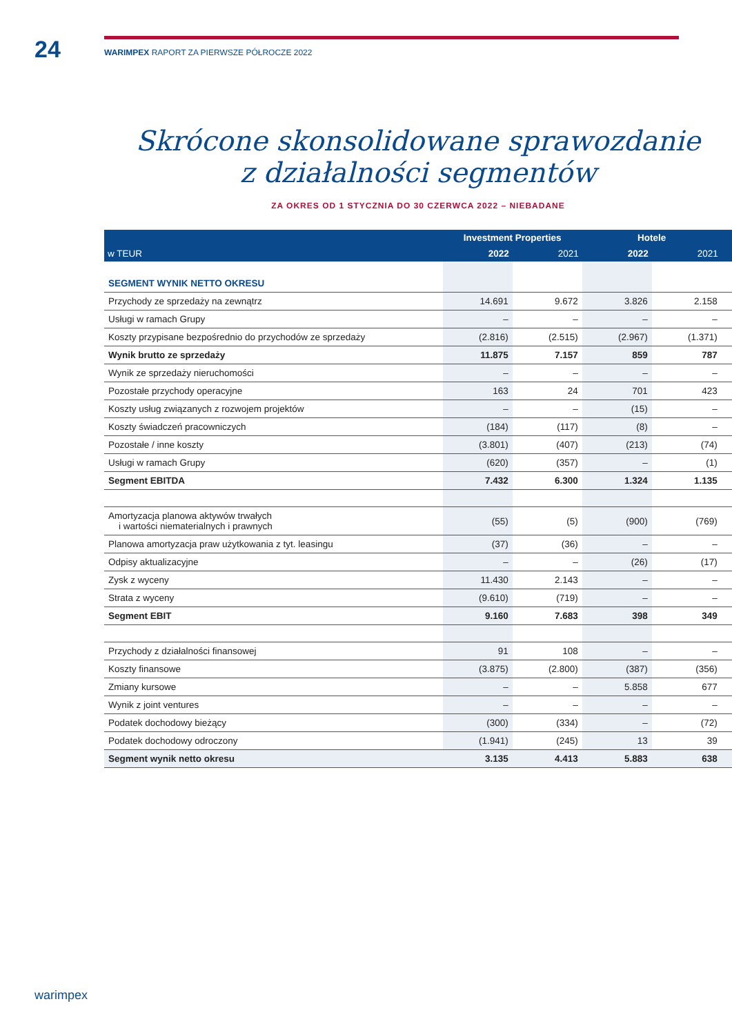24
WARIMPEX RAPORT ZA PIERWSZE PÓŁROCZE 2022
Skrócone skonsolidowane sprawozdanie
z działalności segmentów
ZA OKRES OD 1 STYCZNIA DO 30 CZERWCA 2022 – NIEBADANE
| w TEUR | Investment Properties | | Hotele | | |
| --- | --- | --- | --- | --- | --- |
| | 2022 | 2021 | 2022 | 2021 | |
| SEGMENT WYNIK NETTO OKRESU | | | | | |
| Przychody ze sprzedaży na zewnątrz | 14.691 | 9.672 | 3.826 | 2.158 | |
| Usługi w ramach Grupy | – | – | – | – | |
| Koszty przypisane bezpośrednio do przychodów ze sprzedaży | (2.816) | (2.515) | (2.967) | (1.371) | |
| Wynik brutto ze sprzedaży | 11.875 | 7.157 | 859 | 787 | |
| Wynik ze sprzedaży nieruchomości | – | – | – | – | |
| Pozostałe przychody operacyjne | 163 | 24 | 701 | 423 | |
| Koszty usług związanych z rozwojem projektów | – | – | (15) | – | |
| Koszty świadczeń pracowniczych | (184) | (117) | (8) | – | |
| Pozostałe / inne koszty | (3.801) | (407) | (213) | (74) | |
| Usługi w ramach Grupy | (620) | (357) | – | (1) | |
| Segment EBITDA | 7.432 | 6.300 | 1.324 | 1.135 | |
| Amortyzacja planowa aktywów trwałych i wartości niematerialnych i prawnych | (55) | (5) | (900) | (769) | |
| Planowa amortyzacja praw użytkowania z tyt. leasingu | (37) | (36) | – | – | |
| Odpisy aktualizacyjne | – | – | (26) | (17) | |
| Zysk z wyceny | 11.430 | 2.143 | – | – | |
| Strata z wyceny | (9.610) | (719) | – | – | |
| Segment EBIT | 9.160 | 7.683 | 398 | 349 | |
| Przychody z działalności finansowej | 91 | 108 | – | – | |
| Koszty finansowe | (3.875) | (2.800) | (387) | (356) | |
| Zmiany kursowe | – | – | 5.858 | 677 | |
| Wynik z joint ventures | – | – | – | – | |
| Podatek dochodowy bieżący | (300) | (334) | – | (72) | |
| Podatek dochodowy odroczony | (1.941) | (245) | 13 | 39 | |
| Segment wynik netto okresu | 3.135 | 4.413 | 5.883 | 638 | |
warimpex